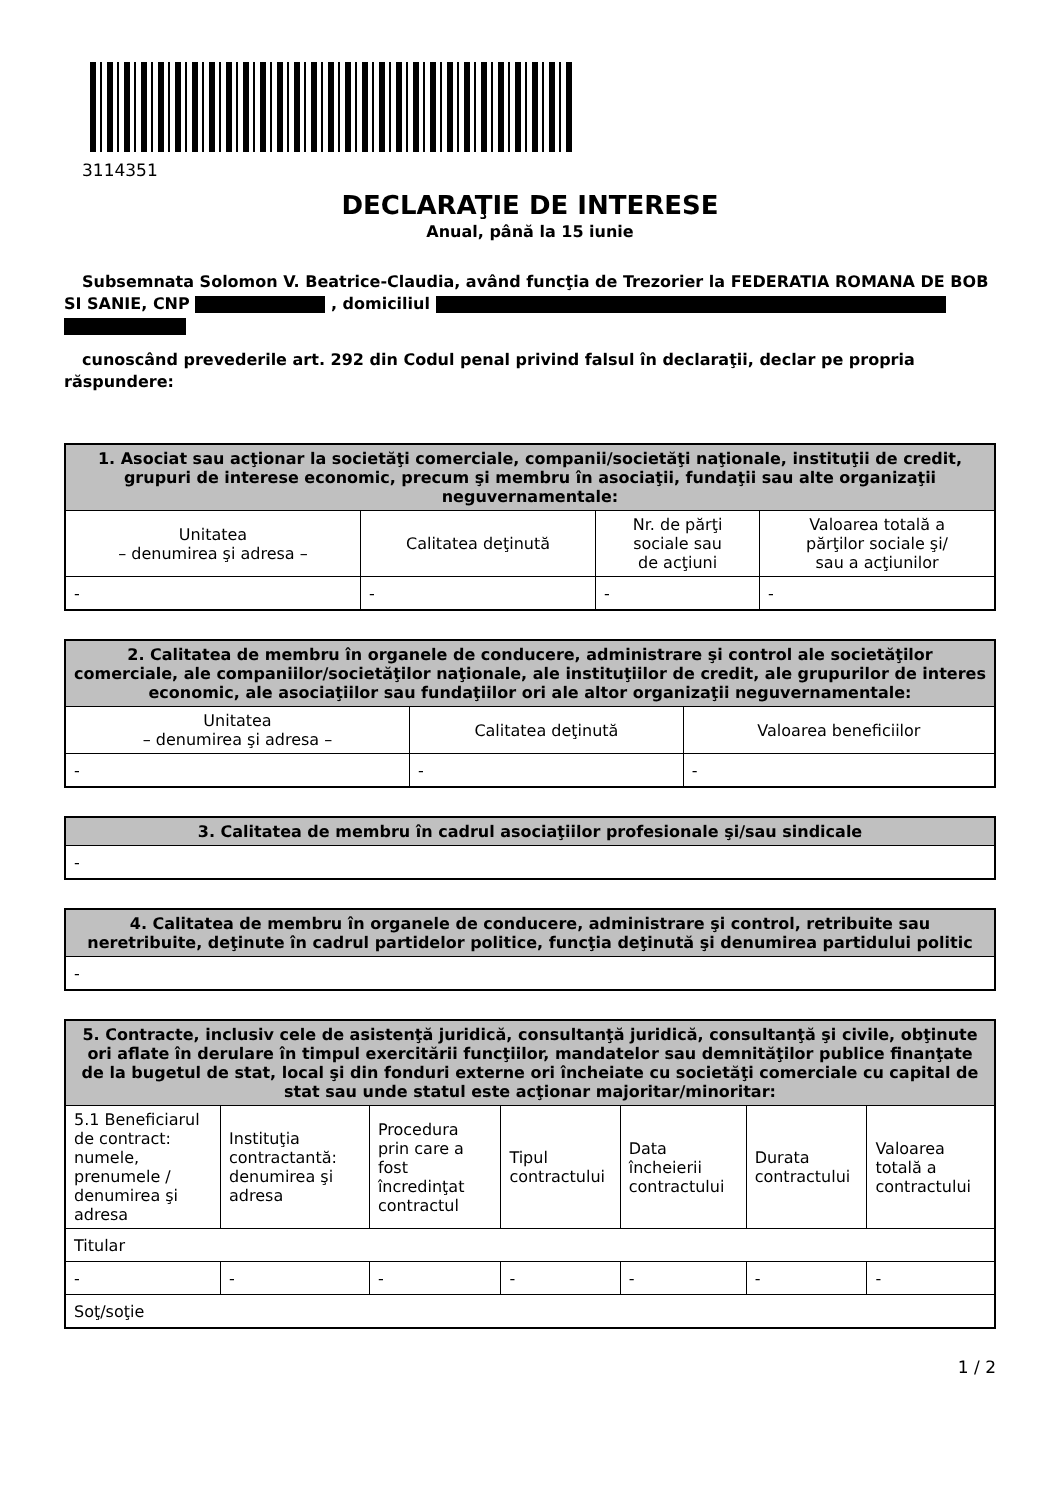3114351
DECLARAŢIE DE INTERESE
Anual, până la 15 iunie
Subsemnata Solomon V. Beatrice-Claudia, având funcţia de Trezorier la FEDERATIA ROMANA DE BOB SI SANIE, CNP , domiciliul
cunoscând prevederile art. 292 din Codul penal privind falsul în declaraţii, declar pe propria răspundere:
| 1. Asociat sau acţionar la societăţi comerciale, companii/societăţi naţionale, instituţii de credit, grupuri de interese economic, precum şi membru în asociaţii, fundaţii sau alte organizaţii neguvernamentale: | | | |
| --- | --- | --- | --- |
| Unitatea – denumirea şi adresa – | Calitatea deţinută | Nr. de părţi sociale sau de acţiuni | Valoarea totală a părţilor sociale şi/ sau a acţiunilor |
| - | - | - | - |
| 2. Calitatea de membru în organele de conducere, administrare şi control ale societăţilor comerciale, ale companiilor/societăţilor naţionale, ale instituţiilor de credit, ale grupurilor de interes economic, ale asociaţiilor sau fundaţiilor ori ale altor organizaţii neguvernamentale: | | |
| --- | --- | --- |
| Unitatea – denumirea şi adresa – | Calitatea deţinută | Valoarea beneficiilor |
| - | - | - |
| 3. Calitatea de membru în cadrul asociaţiilor profesionale şi/sau sindicale |
| --- |
| - |
| 4. Calitatea de membru în organele de conducere, administrare şi control, retribuite sau neretribuite, deţinute în cadrul partidelor politice, funcţia deţinută şi denumirea partidului politic |
| --- |
| - |
| 5. Contracte, inclusiv cele de asistenţă juridică, consultanţă juridică, consultanţă şi civile, obţinute ori aflate în derulare în timpul exercitării funcţiilor, mandatelor sau demnităţilor publice finanţate de la bugetul de stat, local şi din fonduri externe ori încheiate cu societăţi comerciale cu capital de stat sau unde statul este acţionar majoritar/minoritar: | | | | | | |
| --- | --- | --- | --- | --- | --- | --- |
| 5.1 Beneficiarul de contract: numele, prenumele / denumirea şi adresa | Instituţia contractantă: denumirea şi adresa | Procedura prin care a fost încredinţat contractul | Tipul contractului | Data încheierii contractului | Durata contractului | Valoarea totală a contractului |
| Titular | | | | | | |
| - | - | - | - | - | - | - |
| Soţ/soţie | | | | | | |
1 / 2